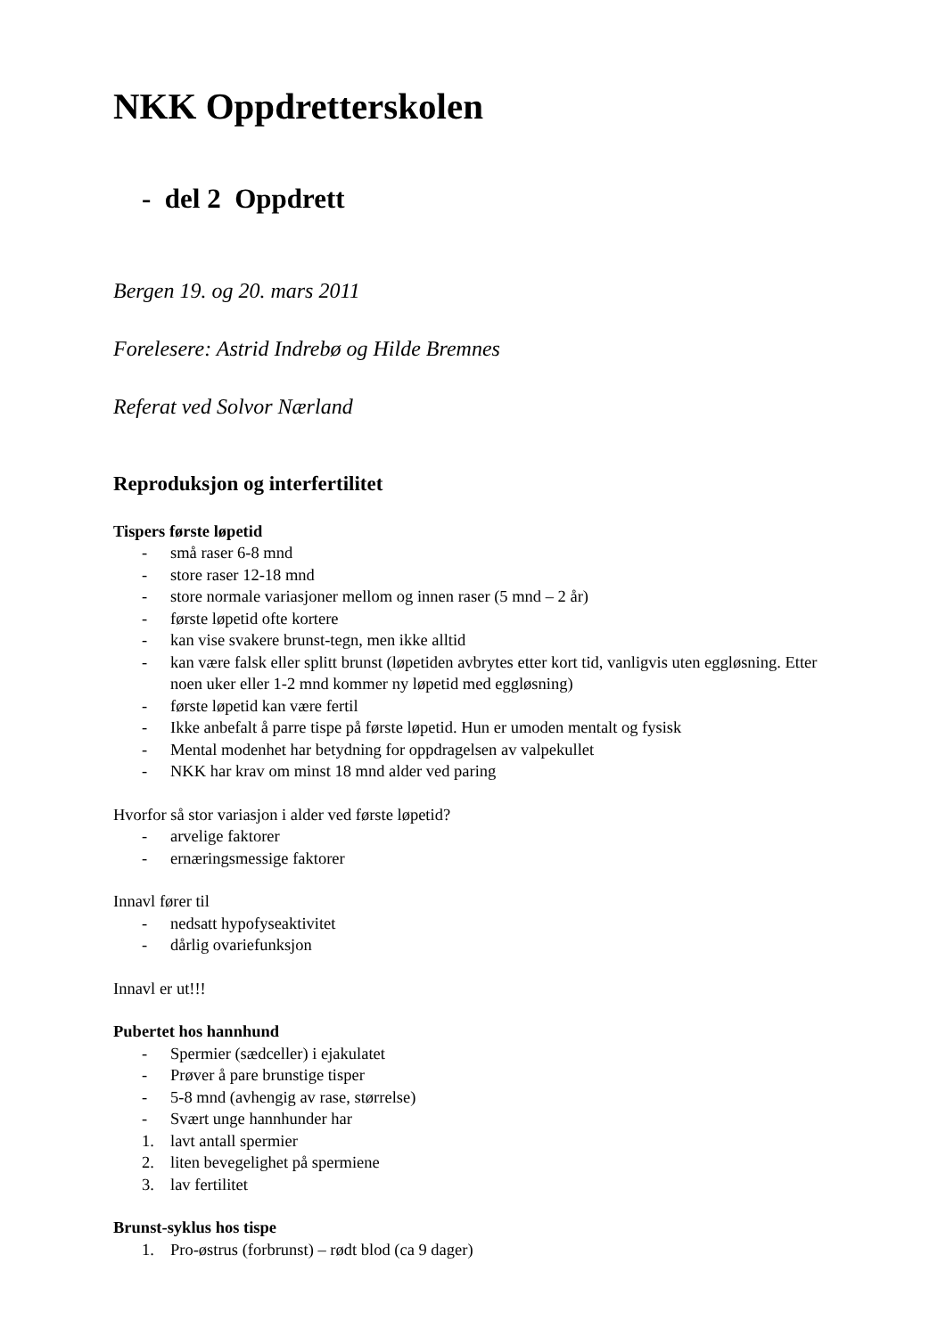NKK Oppdretterskolen
- del 2 Oppdrett
Bergen 19. og 20. mars 2011
Forelesere: Astrid Indrebø og Hilde Bremnes
Referat ved Solvor Nærland
Reproduksjon og interfertilitet
Tispers første løpetid
- små raser 6-8 mnd
- store raser 12-18 mnd
- store normale variasjoner mellom og innen raser (5 mnd – 2 år)
- første løpetid ofte kortere
- kan vise svakere brunst-tegn, men ikke alltid
- kan være falsk eller splitt brunst (løpetiden avbrytes etter kort tid, vanligvis uten eggløsning. Etter noen uker eller 1-2 mnd kommer ny løpetid med eggløsning)
- første løpetid kan være fertil
- Ikke anbefalt å parre tispe på første løpetid. Hun er umoden mentalt og fysisk
- Mental modenhet har betydning for oppdragelsen av valpekullet
- NKK har krav om minst 18 mnd alder ved paring
Hvorfor så stor variasjon i alder ved første løpetid?
- arvelige faktorer
- ernæringsmessige faktorer
Innavl fører til
- nedsatt hypofyseaktivitet
- dårlig ovariefunksjon
Innavl er ut!!!
Pubertet hos hannhund
- Spermier (sædceller) i ejakulatet
- Prøver å pare brunstige tisper
- 5-8 mnd (avhengig av rase, størrelse)
- Svært unge hannhunder har
1. lavt antall spermier
2. liten bevegelighet på spermiene
3. lav fertilitet
Brunst-syklus hos tispe
1. Pro-østrus (forbrunst) – rødt blod (ca 9 dager)